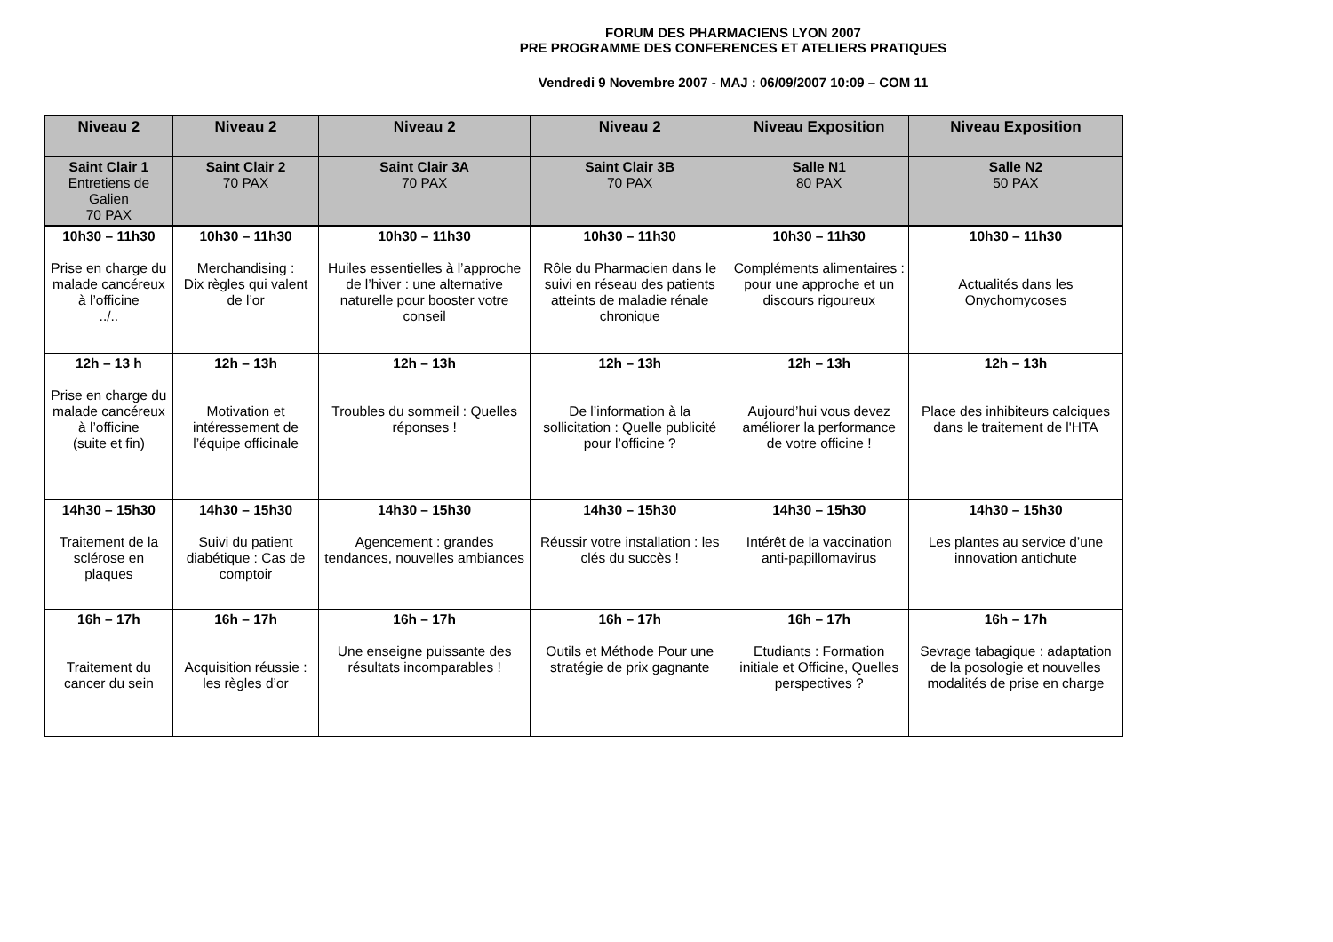FORUM DES PHARMACIENS LYON 2007
PRE PROGRAMME DES CONFERENCES ET ATELIERS PRATIQUES
Vendredi 9 Novembre 2007 - MAJ : 06/09/2007 10:09 – COM 11
| Niveau 2 | Niveau 2 | Niveau 2 | Niveau 2 | Niveau Exposition | Niveau Exposition |
| --- | --- | --- | --- | --- | --- |
| Saint Clair 1 Entretiens de Galien 70 PAX | Saint Clair 2 70 PAX | Saint Clair 3A 70 PAX | Saint Clair 3B 70 PAX | Salle N1 80 PAX | Salle N2 50 PAX |
| 10h30 – 11h30 Prise en charge du malade cancéreux à l’officine ../.. | 10h30 – 11h30 Merchandising : Dix règles qui valent de l’or | 10h30 – 11h30 Huiles essentielles à l’approche de l’hiver : une alternative naturelle pour booster votre conseil | 10h30 – 11h30 Rôle du Pharmacien dans le suivi en réseau des patients atteints de maladie rénale chronique | 10h30 – 11h30 Compléments alimentaires : pour une approche et un discours rigoureux | 10h30 – 11h30 Actualités dans les Onychomycoses |
| 12h – 13 h Prise en charge du malade cancéreux à l’officine (suite et fin) | 12h – 13h Motivation et intéressement de l’équipe officinale | 12h – 13h Troubles du sommeil : Quelles réponses ! | 12h – 13h De l’information à la sollicitation : Quelle publicité pour l’officine ? | 12h – 13h Aujourd’hui vous devez améliorer la performance de votre officine ! | 12h – 13h Place des inhibiteurs calciques dans le traitement de l'HTA |
| 14h30 – 15h30 Traitement de la sclérose en plaques | 14h30 – 15h30 Suivi du patient diabétique : Cas de comptoir | 14h30 – 15h30 Agencement : grandes tendances, nouvelles ambiances | 14h30 – 15h30 Réussir votre installation : les clés du succès ! | 14h30 – 15h30 Intérêt de la vaccination anti-papillomavirus | 14h30 – 15h30 Les plantes au service d’une innovation antichute |
| 16h – 17h Traitement du cancer du sein | 16h – 17h Acquisition réussie : les règles d’or | 16h – 17h Une enseigne puissante des résultats incomparables ! | 16h – 17h Outils et Méthode Pour une stratégie de prix gagnante | 16h – 17h Etudiants : Formation initiale et Officine, Quelles perspectives ? | 16h – 17h Sevrage tabagique : adaptation de la posologie et nouvelles modalités de prise en charge |